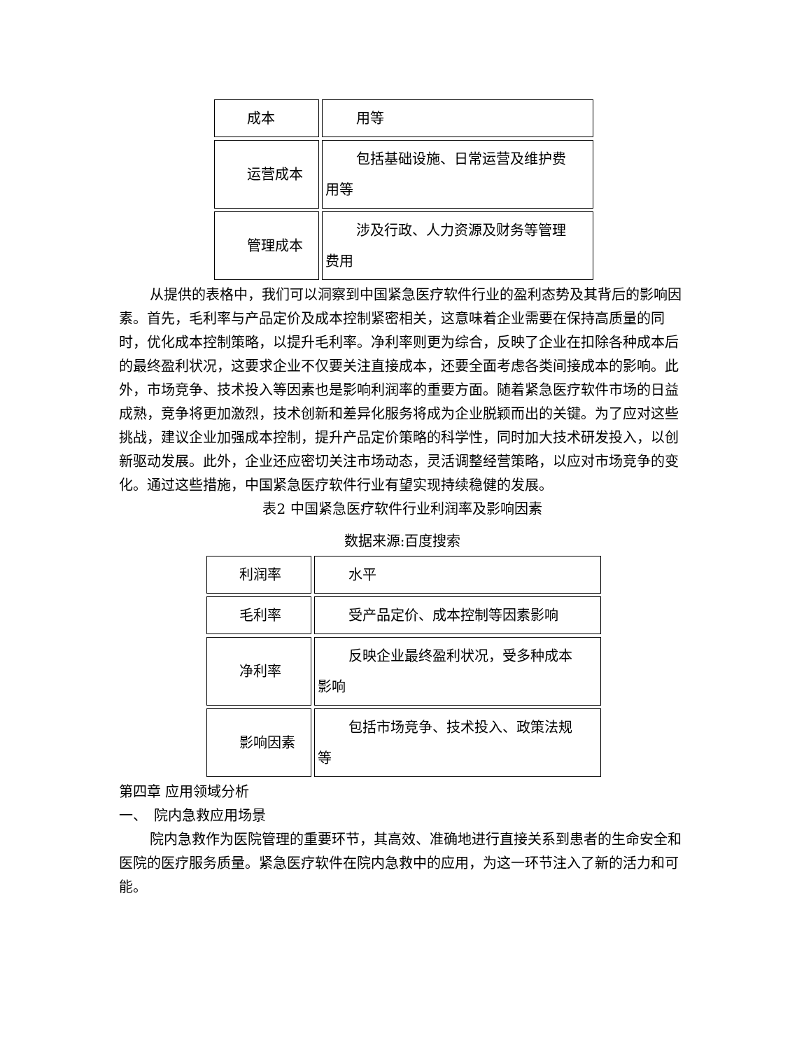| 成本 | 用等 |
| 运营成本 | 包括基础设施、日常运营及维护费 用等 |
| 管理成本 | 涉及行政、人力资源及财务等管理 费用 |
从提供的表格中，我们可以洞察到中国紧急医疗软件行业的盈利态势及其背后的影响因素。首先，毛利率与产品定价及成本控制紧密相关，这意味着企业需要在保持高质量的同时，优化成本控制策略，以提升毛利率。净利率则更为综合，反映了企业在扣除各种成本后的最终盈利状况，这要求企业不仅要关注直接成本，还要全面考虑各类间接成本的影响。此外，市场竞争、技术投入等因素也是影响利润率的重要方面。随着紧急医疗软件市场的日益成熟，竞争将更加激烈，技术创新和差异化服务将成为企业脱颖而出的关键。为了应对这些挑战，建议企业加强成本控制，提升产品定价策略的科学性，同时加大技术研发投入，以创新驱动发展。此外，企业还应密切关注市场动态，灵活调整经营策略，以应对市场竞争的变化。通过这些措施，中国紧急医疗软件行业有望实现持续稳健的发展。
表2 中国紧急医疗软件行业利润率及影响因素
数据来源:百度搜索
| 利润率 | 水平 |
| 毛利率 | 受产品定价、成本控制等因素影响 |
| 净利率 | 反映企业最终盈利状况，受多种成本 影响 |
| 影响因素 | 包括市场竞争、技术投入、政策法规 等 |
第四章 应用领域分析
一、　院内急救应用场景
院内急救作为医院管理的重要环节，其高效、准确地进行直接关系到患者的生命安全和医院的医疗服务质量。紧急医疗软件在院内急救中的应用，为这一环节注入了新的活力和可能。